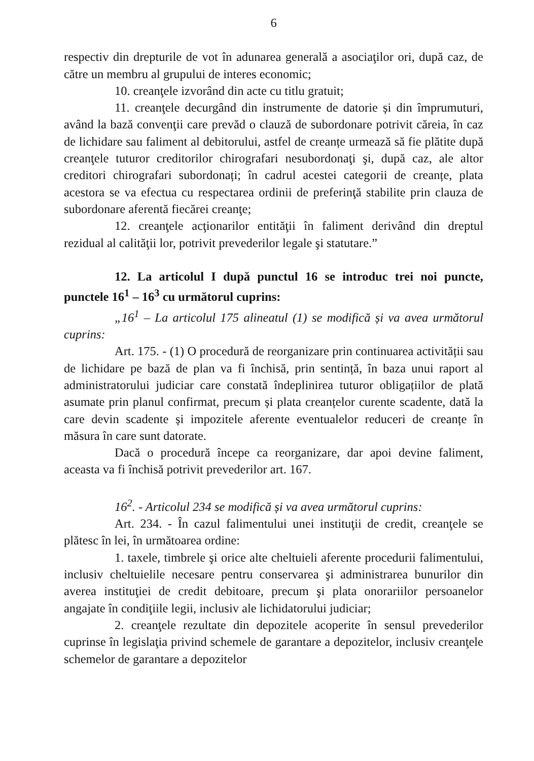6
respectiv din drepturile de vot în adunarea generală a asociaţilor ori, după caz, de către un membru al grupului de interes economic;
10. creanţele izvorând din acte cu titlu gratuit;
11. creanţele decurgând din instrumente de datorie și din împrumuturi, având la bază convenţii care prevăd o clauză de subordonare potrivit căreia, în caz de lichidare sau faliment al debitorului, astfel de creanțe urmează să fie plătite după creanţele tuturor creditorilor chirografari nesubordonaţi şi, după caz, ale altor creditori chirografari subordonați; în cadrul acestei categorii de creanțe, plata acestora se va efectua cu respectarea ordinii de preferinţă stabilite prin clauza de subordonare aferentă fiecărei creanţe;
12. creanţele acţionarilor entităţii în faliment derivând din dreptul rezidual al calităţii lor, potrivit prevederilor legale şi statutare.”
12. La articolul I după punctul 16 se introduc trei noi puncte, punctele 16<sup>1</sup> – 16<sup>3</sup> cu următorul cuprins:
„16<sup>1</sup> – La articolul 175 alineatul (1) se modifică și va avea următorul cuprins:
Art. 175. - (1) O procedură de reorganizare prin continuarea activității sau de lichidare pe bază de plan va fi închisă, prin sentință, în baza unui raport al administratorului judiciar care constată îndeplinirea tuturor obligațiilor de plată asumate prin planul confirmat, precum și plata creanțelor curente scadente, dată la care devin scadente și impozitele aferente eventualelor reduceri de creanțe în măsura în care sunt datorate.
Dacă o procedură începe ca reorganizare, dar apoi devine faliment, aceasta va fi închisă potrivit prevederilor art. 167.
16<sup>2</sup>. - Articolul 234 se modifică și va avea următorul cuprins:
Art. 234. - În cazul falimentului unei instituţii de credit, creanţele se plătesc în lei, în următoarea ordine:
1. taxele, timbrele şi orice alte cheltuieli aferente procedurii falimentului, inclusiv cheltuielile necesare pentru conservarea şi administrarea bunurilor din averea instituţiei de credit debitoare, precum şi plata onorariilor persoanelor angajate în condiţiile legii, inclusiv ale lichidatorului judiciar;
2. creanţele rezultate din depozitele acoperite în sensul prevederilor cuprinse în legislaţia privind schemele de garantare a depozitelor, inclusiv creanţele schemelor de garantare a depozitelor